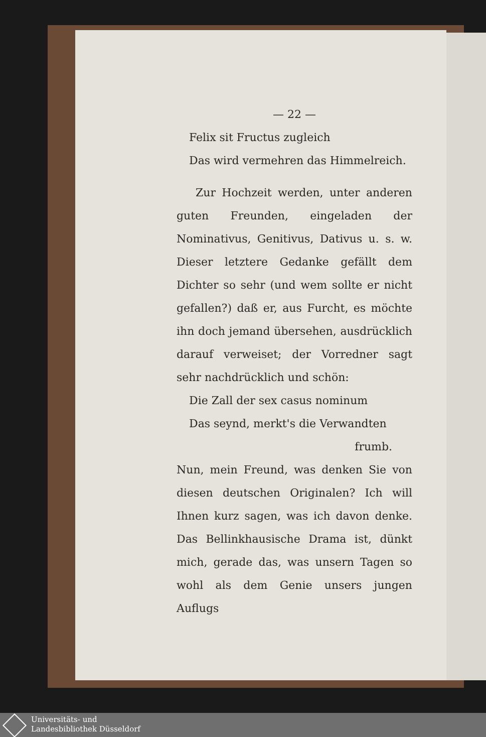— 22 —
Felix sit Fructus zugleich
Das wird vermehren das Himmelreich.
Zur Hochzeit werden, unter anderen guten Freunden, eingeladen der Nominativus, Genitivus, Dativus u. s. w. Dieser letztere Gedanke gefällt dem Dichter so sehr (und wem sollte er nicht gefallen?) daß er, aus Furcht, es möchte ihn doch jemand übersehen, ausdrücklich darauf verweiset; der Vorredner sagt sehr nachdrücklich und schön:
Die Zall der sex casus nominum
Das seynd, merkt's die Verwandten
frumb.
Nun, mein Freund, was denken Sie von diesen deutschen Originalen? Ich will Ihnen kurz sagen, was ich davon denke. Das Bellinkhausische Drama ist, dünkt mich, gerade das, was unsern Tagen so wohl als dem Genie unsers jungen Auflugs
Universitäts- und
Landesbibliothek Düsseldorf